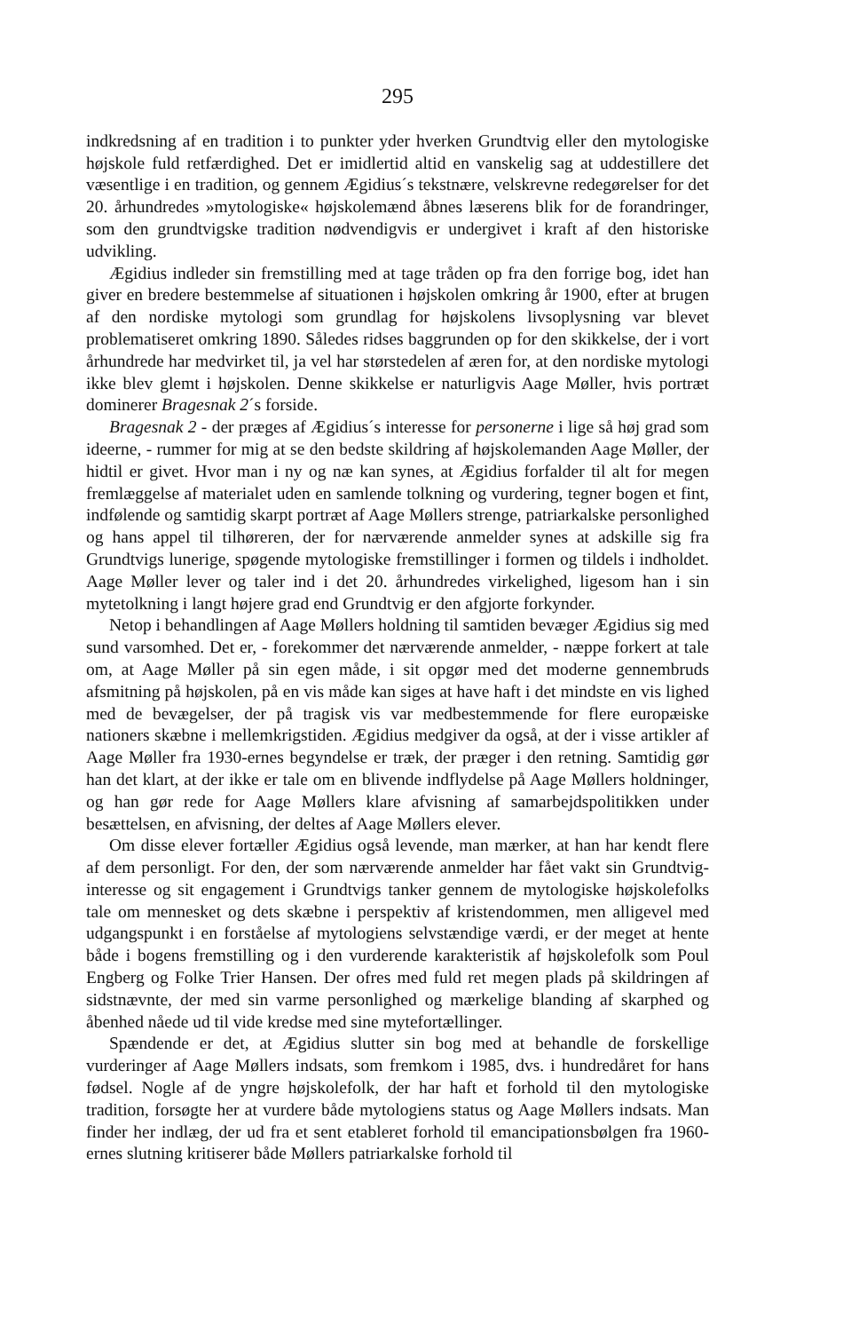295
indkredsning af en tradition i to punkter yder hverken Grundtvig eller den mytologiske højskole fuld retfærdighed. Det er imidlertid altid en vanskelig sag at uddestillere det væsentlige i en tradition, og gennem Ægidius´s tekstnære, velskrevne redegørelser for det 20. århundredes »mytologiske« højskolemænd åbnes læserens blik for de forandringer, som den grundtvigske tradition nødvendigvis er undergivet i kraft af den historiske udvikling.
Ægidius indleder sin fremstilling med at tage tråden op fra den forrige bog, idet han giver en bredere bestemmelse af situationen i højskolen omkring år 1900, efter at brugen af den nordiske mytologi som grundlag for højskolens livsoplysning var blevet problematiseret omkring 1890. Således ridses baggrunden op for den skikkelse, der i vort århundrede har medvirket til, ja vel har størstedelen af æren for, at den nordiske mytologi ikke blev glemt i højskolen. Denne skikkelse er naturligvis Aage Møller, hvis portræt dominerer Bragesnak 2´s forside.
Bragesnak 2 - der præges af Ægidius´s interesse for personerne i lige så høj grad som ideerne, - rummer for mig at se den bedste skildring af højskolemanden Aage Møller, der hidtil er givet. Hvor man i ny og næ kan synes, at Ægidius forfalder til alt for megen fremlæggelse af materialet uden en samlende tolkning og vurdering, tegner bogen et fint, indfølende og samtidig skarpt portræt af Aage Møllers strenge, patriarkalske personlighed og hans appel til tilhøreren, der for nærværende anmelder synes at adskille sig fra Grundtvigs lunerige, spøgende mytologiske fremstillinger i formen og tildels i indholdet. Aage Møller lever og taler ind i det 20. århundredes virkelighed, ligesom han i sin mytetolkning i langt højere grad end Grundtvig er den afgjorte forkynder.
Netop i behandlingen af Aage Møllers holdning til samtiden bevæger Ægidius sig med sund varsomhed. Det er, - forekommer det nærværende anmelder, - næppe forkert at tale om, at Aage Møller på sin egen måde, i sit opgør med det moderne gennembruds afsmitning på højskolen, på en vis måde kan siges at have haft i det mindste en vis lighed med de bevægelser, der på tragisk vis var medbestemmende for flere europæiske nationers skæbne i mellemkrigstiden. Ægidius medgiver da også, at der i visse artikler af Aage Møller fra 1930-ernes begyndelse er træk, der præger i den retning. Samtidig gør han det klart, at der ikke er tale om en blivende indflydelse på Aage Møllers holdninger, og han gør rede for Aage Møllers klare afvisning af samarbejdspolitikken under besættelsen, en afvisning, der deltes af Aage Møllers elever.
Om disse elever fortæller Ægidius også levende, man mærker, at han har kendt flere af dem personligt. For den, der som nærværende anmelder har fået vakt sin Grundtvig-interesse og sit engagement i Grundtvigs tanker gennem de mytologiske højskolefolks tale om mennesket og dets skæbne i perspektiv af kristendommen, men alligevel med udgangspunkt i en forståelse af mytologiens selvstændige værdi, er der meget at hente både i bogens fremstilling og i den vurderende karakteristik af højskolefolk som Poul Engberg og Folke Trier Hansen. Der ofres med fuld ret megen plads på skildringen af sidstnævnte, der med sin varme personlighed og mærkelige blanding af skarphed og åbenhed nåede ud til vide kredse med sine mytefortællinger.
Spændende er det, at Ægidius slutter sin bog med at behandle de forskellige vurderinger af Aage Møllers indsats, som fremkom i 1985, dvs. i hundredåret for hans fødsel. Nogle af de yngre højskolefolk, der har haft et forhold til den mytologiske tradition, forsøgte her at vurdere både mytologiens status og Aage Møllers indsats. Man finder her indlæg, der ud fra et sent etableret forhold til emancipationsbølgen fra 1960-ernes slutning kritiserer både Møllers patriarkalske forhold til